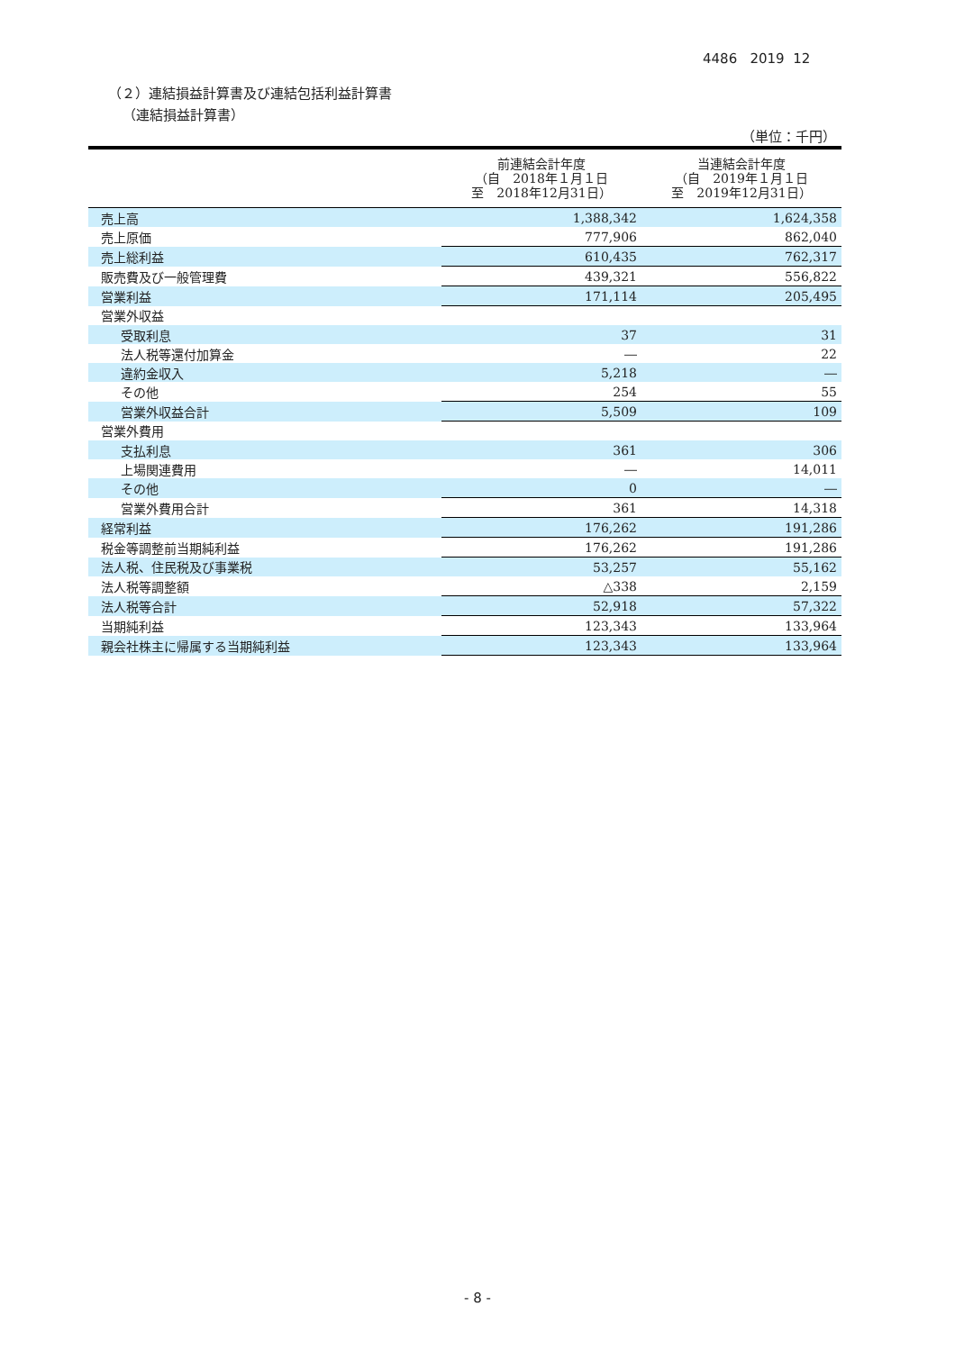4486 2019 12
（２）連結損益計算書及び連結包括利益計算書
（連結損益計算書）
（単位：千円）
| | 前連結会計年度 （自 2018年１月１日 至 2018年12月31日） | 当連結会計年度 （自 2019年１月１日 至 2019年12月31日） |
| --- | --- | --- |
| 売上高 | 1,388,342 | 1,624,358 |
| 売上原価 | 777,906 | 862,040 |
| 売上総利益 | 610,435 | 762,317 |
| 販売費及び一般管理費 | 439,321 | 556,822 |
| 営業利益 | 171,114 | 205,495 |
| 営業外収益 | | |
| 受取利息 | 37 | 31 |
| 法人税等還付加算金 | ― | 22 |
| 違約金収入 | 5,218 | ― |
| その他 | 254 | 55 |
| 営業外収益合計 | 5,509 | 109 |
| 営業外費用 | | |
| 支払利息 | 361 | 306 |
| 上場関連費用 | ― | 14,011 |
| その他 | 0 | ― |
| 営業外費用合計 | 361 | 14,318 |
| 経常利益 | 176,262 | 191,286 |
| 税金等調整前当期純利益 | 176,262 | 191,286 |
| 法人税、住民税及び事業税 | 53,257 | 55,162 |
| 法人税等調整額 | △338 | 2,159 |
| 法人税等合計 | 52,918 | 57,322 |
| 当期純利益 | 123,343 | 133,964 |
| 親会社株主に帰属する当期純利益 | 123,343 | 133,964 |
- 8 -